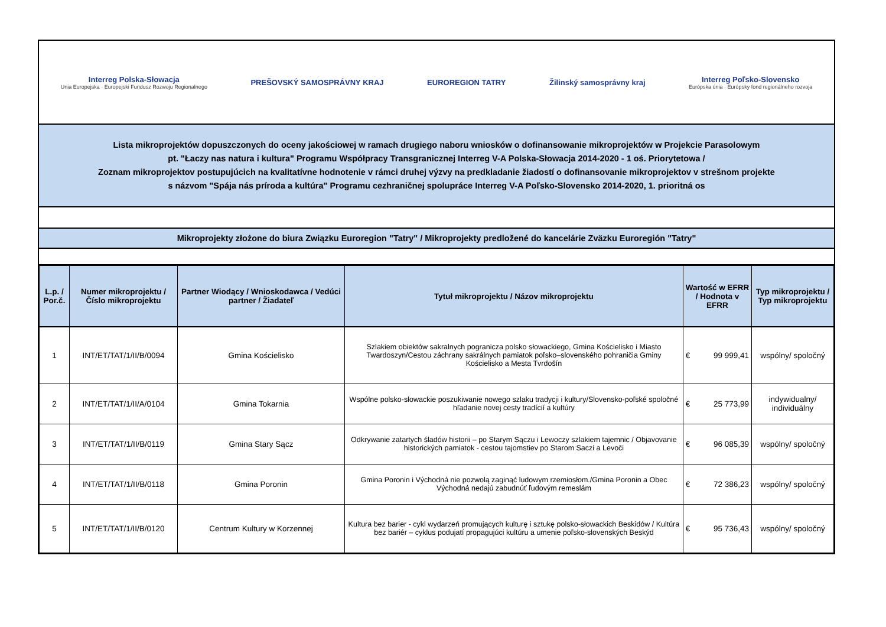Interreg Polska-Słowacja
Unia Europejska · Europejski Fundusz Rozwoju Regionalnego
PREŠOVSKÝ SAMOSPRÁVNY KRAJ EUROREGION TATRY Žilinský samosprávny kraj
Interreg Poľsko-Slovensko
Európska únia · Európsky fond regionálneho rozvoja
Lista mikroprojektów dopuszczonych do oceny jakościowej w ramach drugiego naboru wniosków o dofinansowanie mikroprojektów w Projekcie Parasolowym
pt. "Łaczy nas natura i kultura" Programu Współpracy Transgranicznej Interreg V-A Polska-Słowacja 2014-2020 - 1 oś. Priorytetowa /
Zoznam mikroprojektov postupujúcich na kvalitatívne hodnotenie v rámci druhej výzvy na predkladanie žiadostí o dofinansovanie mikroprojektov v strešnom projekte
s názvom "Spája nás príroda a kultúra" Programu cezhraničnej spolupráce Interreg V-A Poľsko-Slovensko 2014-2020, 1. prioritná os
Mikroprojekty złożone do biura Związku Euroregion "Tatry" / Mikroprojekty predložené do kancelárie Zväzku Euroregión "Tatry"
| L.p. / Por.č. | Numer mikroprojektu / Číslo mikroprojektu | Partner Wiodący / Wnioskodawca / Vedúci partner / Žiadateľ | Tytuł mikroprojektu / Názov mikroprojektu | Wartość w EFRR / Hodnota v EFRR | | Typ mikroprojektu / Typ mikroprojektu |
| --- | --- | --- | --- | --- | --- | --- |
| 1 | INT/ET/TAT/1/II/B/0094 | Gmina Kościelisko | Szlakiem obiektów sakralnych pogranicza polsko słowackiego, Gmina Kościelisko i Miasto Twardoszyn/Cestou záchrany sakrálnych pamiatok poľsko–slovenského pohraničia Gminy Kościelisko a Mesta Tvrdošín | € | 99 999,41 | wspólny/ spoločný |
| 2 | INT/ET/TAT/1/II/A/0104 | Gmina Tokarnia | Wspólne polsko-słowackie poszukiwanie nowego szlaku tradycji i kultury/Slovensko-poľské spoločné hľadanie novej cesty tradícií a kultúry | € | 25 773,99 | indywidualny/ individuálny |
| 3 | INT/ET/TAT/1/II/B/0119 | Gmina Stary Sącz | Odkrywanie zatartych śladów historii – po Starym Sączu i Lewoczy szlakiem tajemnic / Objavovanie historických pamiatok - cestou tajomstiev po Starom Saczi a Levoči | € | 96 085,39 | wspólny/ spoločný |
| 4 | INT/ET/TAT/1/II/B/0118 | Gmina Poronin | Gmina Poronin i Východná nie pozwolą zaginąć ludowym rzemiosłom./Gmina Poronin a Obec Východná nedajú zabudnúť ľudovým remeslám | € | 72 386,23 | wspólny/ spoločný |
| 5 | INT/ET/TAT/1/II/B/0120 | Centrum Kultury w Korzennej | Kultura bez barier - cykl wydarzeń promujących kulturę i sztukę polsko-słowackich Beskidów / Kultúra bez bariér – cyklus podujatí propagujúci kultúru a umenie poľsko-slovenských Beskýd | € | 95 736,43 | wspólny/ spoločný |